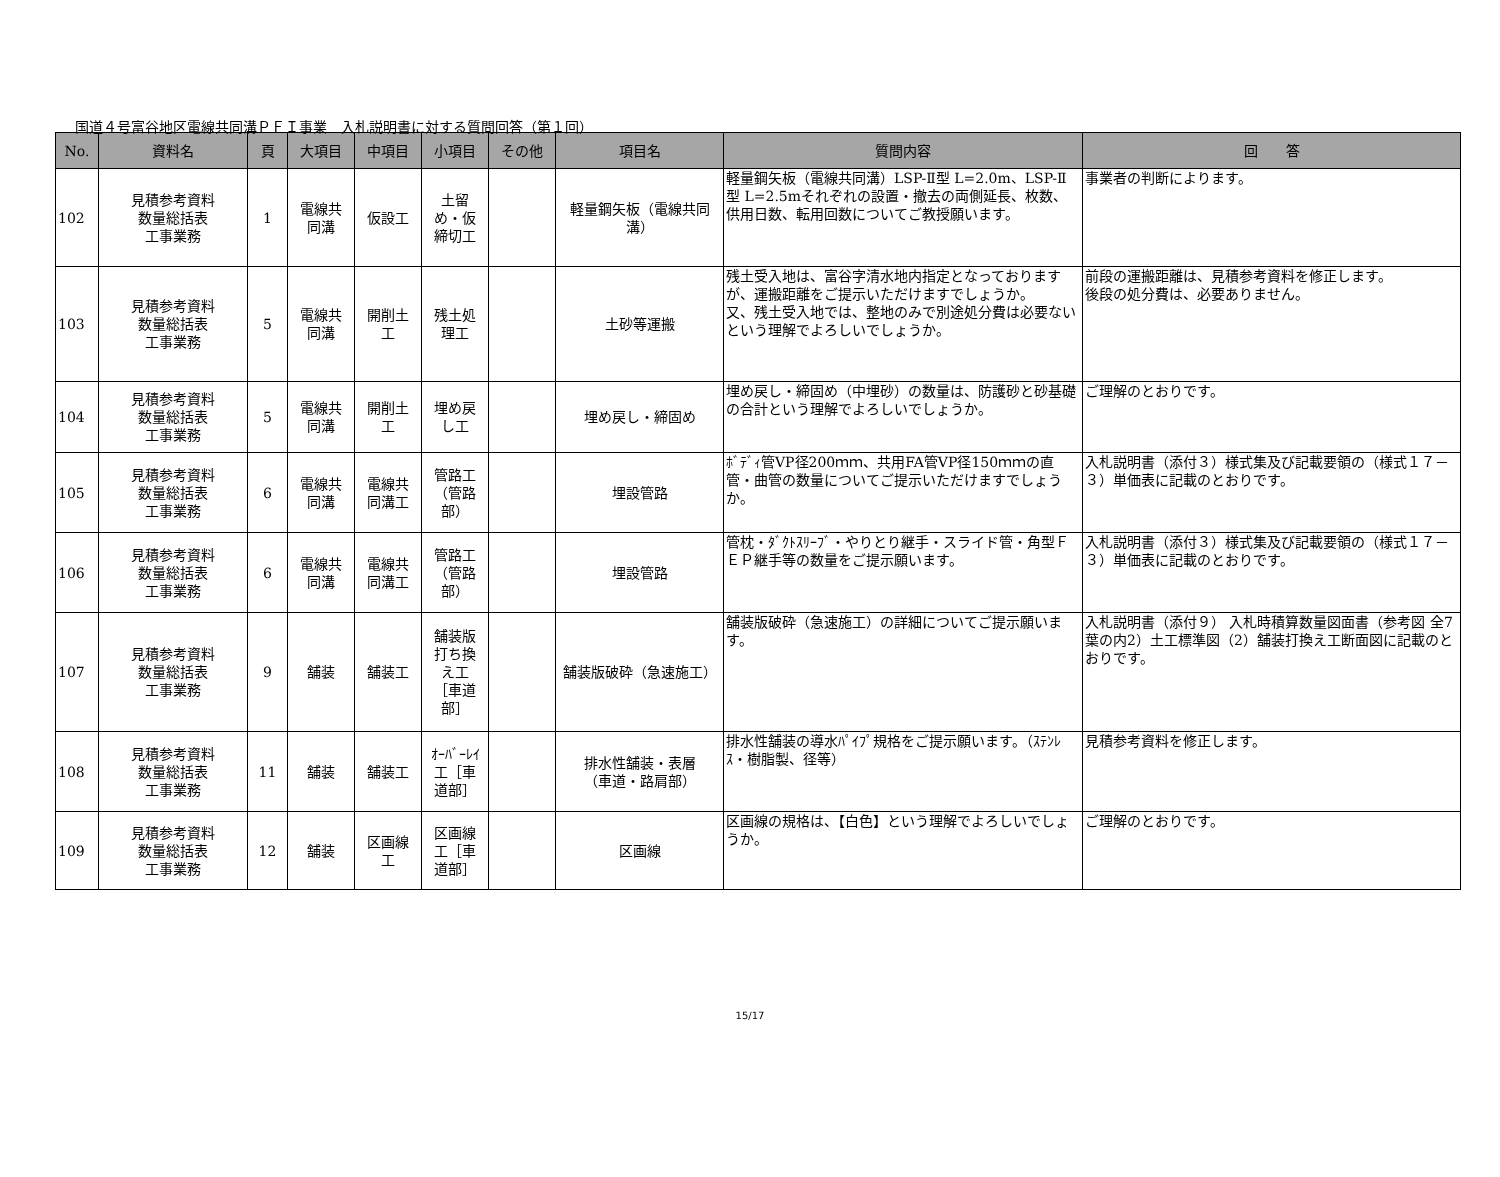国道４号富谷地区電線共同溝ＰＦＩ事業　入札説明書に対する質問回答（第１回）
| No. | 資料名 | 頁 | 大項目 | 中項目 | 小項目 | その他 | 項目名 | 質問内容 | 回 答 |
| --- | --- | --- | --- | --- | --- | --- | --- | --- | --- |
| 102 | 見積参考資料 数量総括表 工事業務 | 1 | 電線共 同溝 | 仮設工 | 土留 め・仮 締切工 | | 軽量鋼矢板（電線共同溝） | 軽量鋼矢板（電線共同溝）LSP-Ⅱ型 L=2.0m、LSP-Ⅱ型 L=2.5mそれぞれの設置・撤去の両側延長、枚数、供用日数、転用回数についてご教授願います。 | 事業者の判断によります。 |
| 103 | 見積参考資料 数量総括表 工事業務 | 5 | 電線共 同溝 | 開削土 工 | 残土処 理工 | | 土砂等運搬 | 残土受入地は、富谷字清水地内指定となっておりますが、運搬距離をご提示いただけますでしょうか。 又、残土受入地では、整地のみで別途処分費は必要ないという理解でよろしいでしょうか。 | 前段の運搬距離は、見積参考資料を修正します。 後段の処分費は、必要ありません。 |
| 104 | 見積参考資料 数量総括表 工事業務 | 5 | 電線共 同溝 | 開削土 工 | 埋め戻 し工 | | 埋め戻し・締固め | 埋め戻し・締固め（中埋砂）の数量は、防護砂と砂基礎の合計という理解でよろしいでしょうか。 | ご理解のとおりです。 |
| 105 | 見積参考資料 数量総括表 工事業務 | 6 | 電線共 同溝 | 電線共 同溝工 | 管路工 （管路 部） | | 埋設管路 | ﾎﾞﾃﾞｨ管VP径200ｍｍ、共用FA管VP径150ｍｍの直管・曲管の数量についてご提示いただけますでしょうか。 | 入札説明書（添付３）様式集及び記載要領の（様式１７－３）単価表に記載のとおりです。 |
| 106 | 見積参考資料 数量総括表 工事業務 | 6 | 電線共 同溝 | 電線共 同溝工 | 管路工 （管路 部） | | 埋設管路 | 管枕・ﾀﾞｸﾄｽﾘｰﾌﾞ・やりとり継手・スライド管・角型ＦＥＰ継手等の数量をご提示願います。 | 入札説明書（添付３）様式集及び記載要領の（様式１７－３）単価表に記載のとおりです。 |
| 107 | 見積参考資料 数量総括表 工事業務 | 9 | 舗装 | 舗装工 | 舗装版 打ち換 え工 ［車道 部］ | | 舗装版破砕（急速施工） | 舗装版破砕（急速施工）の詳細についてご提示願います。 | 入札説明書（添付９） 入札時積算数量図面書（参考図 全7葉の内2）土工標準図（2）舗装打換え工断面図に記載のとおりです。 |
| 108 | 見積参考資料 数量総括表 工事業務 | 11 | 舗装 | 舗装工 | ｵｰﾊﾞｰﾚｲ 工［車 道部］ | | 排水性舗装・表層 （車道・路肩部） | 排水性舗装の導水ﾊﾟｲﾌﾟ規格をご提示願います。（ｽﾃﾝﾚｽ・樹脂製、径等） | 見積参考資料を修正します。 |
| 109 | 見積参考資料 数量総括表 工事業務 | 12 | 舗装 | 区画線 工 | 区画線 工［車 道部］ | | 区画線 | 区画線の規格は、【白色】という理解でよろしいでしょうか。 | ご理解のとおりです。 |
15/17